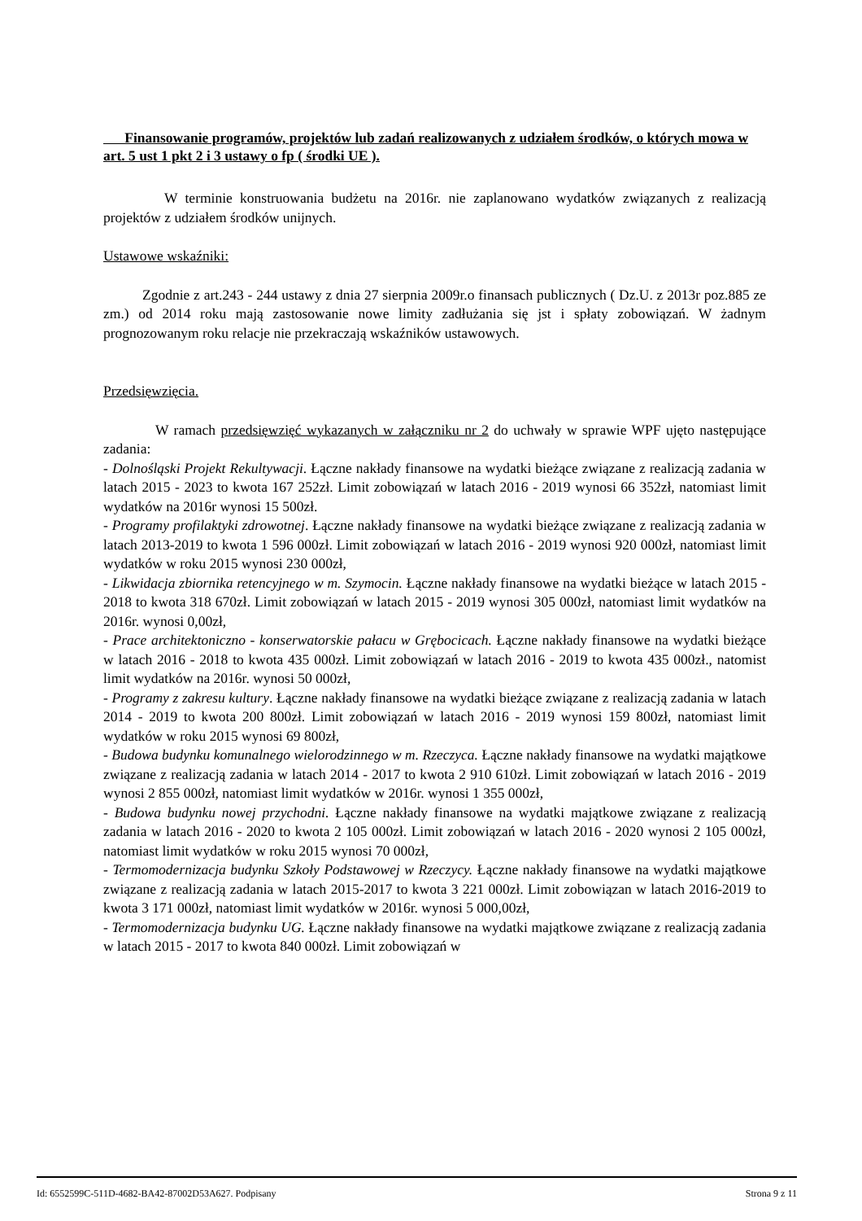Finansowanie programów, projektów lub zadań realizowanych z udziałem środków, o których mowa w art. 5 ust 1 pkt 2 i 3 ustawy o fp ( środki UE ).
W terminie konstruowania budżetu na 2016r. nie zaplanowano wydatków związanych z realizacją projektów z udziałem środków unijnych.
Ustawowe wskaźniki:
Zgodnie z art.243 - 244 ustawy z dnia 27 sierpnia 2009r.o finansach publicznych ( Dz.U. z 2013r poz.885 ze zm.) od 2014 roku mają zastosowanie nowe limity zadłużania się jst i spłaty zobowiązań. W żadnym prognozowanym roku relacje nie przekraczają wskaźników ustawowych.
Przedsięwzięcia.
W ramach przedsięwzięć wykazanych w załączniku nr 2 do uchwały w sprawie WPF ujęto następujące zadania:
- Dolnośląski Projekt Rekultywacji. Łączne nakłady finansowe na wydatki bieżące związane z realizacją zadania w latach 2015 - 2023 to kwota 167 252zł. Limit zobowiązań w latach 2016 - 2019 wynosi 66 352zł, natomiast limit wydatków na 2016r wynosi 15 500zł.
- Programy profilaktyki zdrowotnej. Łączne nakłady finansowe na wydatki bieżące związane z realizacją zadania w latach 2013-2019 to kwota 1 596 000zł. Limit zobowiązań w latach 2016 - 2019 wynosi 920 000zł, natomiast limit wydatków w roku 2015 wynosi 230 000zł,
- Likwidacja zbiornika retencyjnego w m. Szymocin. Łączne nakłady finansowe na wydatki bieżące w latach 2015 - 2018 to kwota 318 670zł. Limit zobowiązań w latach 2015 - 2019 wynosi 305 000zł, natomiast limit wydatków na 2016r. wynosi 0,00zł,
- Prace architektoniczno - konserwatorskie pałacu w Grębocicach. Łączne nakłady finansowe na wydatki bieżące w latach 2016 - 2018 to kwota 435 000zł. Limit zobowiązań w latach 2016 - 2019 to kwota 435 000zł., natomist limit wydatków na 2016r. wynosi 50 000zł,
- Programy z zakresu kultury. Łączne nakłady finansowe na wydatki bieżące związane z realizacją zadania w latach 2014 - 2019 to kwota 200 800zł. Limit zobowiązań w latach 2016 - 2019 wynosi 159 800zł, natomiast limit wydatków w roku 2015 wynosi 69 800zł,
- Budowa budynku komunalnego wielorodzinnego w m. Rzeczyca. Łączne nakłady finansowe na wydatki majątkowe związane z realizacją zadania w latach 2014 - 2017 to kwota 2 910 610zł. Limit zobowiązań w latach 2016 - 2019 wynosi 2 855 000zł, natomiast limit wydatków w 2016r. wynosi 1 355 000zł,
- Budowa budynku nowej przychodni. Łączne nakłady finansowe na wydatki majątkowe związane z realizacją zadania w latach 2016 - 2020 to kwota 2 105 000zł. Limit zobowiązań w latach 2016 - 2020 wynosi 2 105 000zł, natomiast limit wydatków w roku 2015 wynosi 70 000zł,
- Termomodernizacja budynku Szkoły Podstawowej w Rzeczycy. Łączne nakłady finansowe na wydatki majątkowe związane z realizacją zadania w latach 2015-2017 to kwota 3 221 000zł. Limit zobowiązan w latach 2016-2019 to kwota 3 171 000zł, natomiast limit wydatków w 2016r. wynosi 5 000,00zł,
- Termomodernizacja budynku UG. Łączne nakłady finansowe na wydatki majątkowe związane z realizacją zadania w latach 2015 - 2017 to kwota 840 000zł. Limit zobowiązań w
Id: 6552599C-511D-4682-BA42-87002D53A627. Podpisany Strona 9 z 11